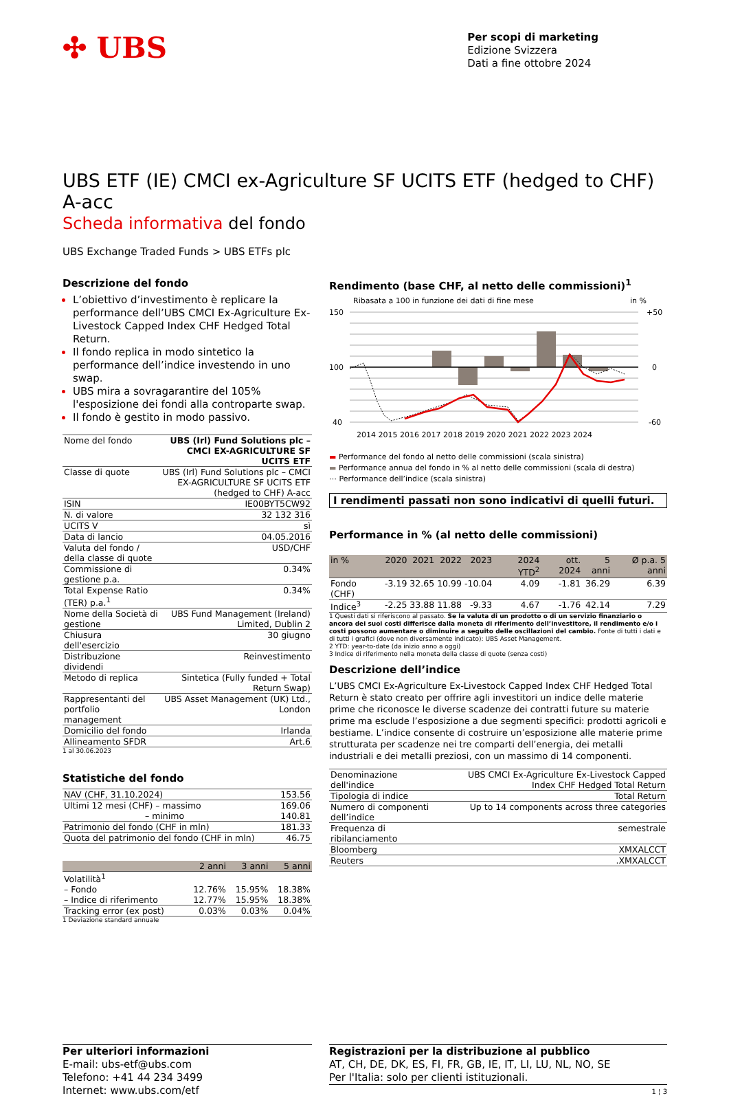✣ UBS
Per scopi di marketing
Edizione Svizzera
Dati a fine ottobre 2024
UBS ETF (IE) CMCI ex-Agriculture SF UCITS ETF (hedged to CHF) A-acc
Scheda informativa del fondo
UBS Exchange Traded Funds > UBS ETFs plc
Descrizione del fondo
L’obiettivo d’investimento è replicare la performance dell’UBS CMCI Ex-Agriculture Ex-Livestock Capped Index CHF Hedged Total Return.
Il fondo replica in modo sintetico la performance dell’indice investendo in uno swap.
UBS mira a sovragarantire del 105% l'esposizione dei fondi alla controparte swap.
Il fondo è gestito in modo passivo.
| Nome del fondo | UBS (Irl) Fund Solutions plc – CMCI EX-AGRICULTURE SF UCITS ETF |
| Classe di quote | UBS (Irl) Fund Solutions plc – CMCI EX-AGRICULTURE SF UCITS ETF (hedged to CHF) A-acc |
| ISIN | IE00BYT5CW92 |
| N. di valore | 32 132 316 |
| UCITS V | sì |
| Data di lancio | 04.05.2016 |
| Valuta del fondo / della classe di quote | USD/CHF |
| Commissione di gestione p.a. | 0.34% |
| Total Expense Ratio (TER) p.a.<sup>1</sup> | 0.34% |
| Nome della Società di gestione | UBS Fund Management (Ireland) Limited, Dublin 2 |
| Chiusura dell'esercizio | 30 giugno |
| Distribuzione dividendi | Reinvestimento |
| Metodo di replica | Sintetica (Fully funded + Total Return Swap) |
| Rappresentanti del portfolio management | UBS Asset Management (UK) Ltd., London |
| Domicilio del fondo | Irlanda |
| Allineamento SFDR | Art.6 |
1 al 30.06.2023
Statistiche del fondo
| NAV (CHF, 31.10.2024) | 153.56 |
| Ultimi 12 mesi (CHF) – massimo | 169.06 |
| – minimo | 140.81 |
| Patrimonio del fondo (CHF in mln) | 181.33 |
| Quota del patrimonio del fondo (CHF in mln) | 46.75 |
| | 2 anni | 3 anni | 5 anni |
| --- | --- | --- | --- |
| Volatilità<sup>1</sup> | | | |
| – Fondo | 12.76% | 15.95% | 18.38% |
| – Indice di riferimento | 12.77% | 15.95% | 18.38% |
| Tracking error (ex post) | 0.03% | 0.03% | 0.04% |
1 Deviazione standard annuale
Rendimento (base CHF, al netto delle commissioni)<sup>1</sup>
Ribasata a 100 in funzione dei dati di fine mese in %
150
100
40
+50
0
-60
2014 2015 2016 2017 2018 2019 2020 2021 2022 2023 2024
▬ Performance del fondo al netto delle commissioni (scala sinistra)
▬ Performance annua del fondo in % al netto delle commissioni (scala di destra)
⋯ Performance dell’indice (scala sinistra)
I rendimenti passati non sono indicativi di quelli futuri.
Performance in % (al netto delle commissioni)
| in % | 2020 | 2021 | 2022 | 2023 | 2024 YTD<sup>2</sup> | ott. 2024 | 5 anni | Ø p.a. 5 anni |
| --- | --- | --- | --- | --- | --- | --- | --- | --- |
| Fondo (CHF) | -3.19 | 32.65 | 10.99 | -10.04 | 4.09 | -1.81 | 36.29 | 6.39 |
| Indice<sup>3</sup> | -2.25 | 33.88 | 11.88 | -9.33 | 4.67 | -1.76 | 42.14 | 7.29 |
1 Questi dati si riferiscono al passato. Se la valuta di un prodotto o di un servizio finanziario o ancora dei suoi costi differisce dalla moneta di riferimento dell’investitore, il rendimento e/o i costi possono aumentare o diminuire a seguito delle oscillazioni del cambio. Fonte di tutti i dati e di tutti i grafici (dove non diversamente indicato): UBS Asset Management.
2 YTD: year-to-date (da inizio anno a oggi)
3 Indice di riferimento nella moneta della classe di quote (senza costi)
Descrizione dell’indice
L’UBS CMCI Ex-Agriculture Ex-Livestock Capped Index CHF Hedged Total Return è stato creato per offrire agli investitori un indice delle materie prime che riconosce le diverse scadenze dei contratti future su materie prime ma esclude l’esposizione a due segmenti specifici: prodotti agricoli e bestiame. L’indice consente di costruire un’esposizione alle materie prime strutturata per scadenze nei tre comparti dell’energia, dei metalli industriali e dei metalli preziosi, con un massimo di 14 componenti.
| Denominazione dell'indice | UBS CMCI Ex-Agriculture Ex-Livestock Capped Index CHF Hedged Total Return |
| Tipologia di indice | Total Return |
| Numero di componenti dell’indice | Up to 14 components across three categories |
| Frequenza di ribilanciamento | semestrale |
| Bloomberg | XMXALCCT |
| Reuters | .XMXALCCT |
Per ulteriori informazioni
E-mail: ubs-etf@ubs.com
Telefono: +41 44 234 3499
Internet: www.ubs.com/etf
Registrazioni per la distribuzione al pubblico
AT, CH, DE, DK, ES, FI, FR, GB, IE, IT, LI, LU, NL, NO, SE
Per l'Italia: solo per clienti istituzionali.
1 ¦ 3